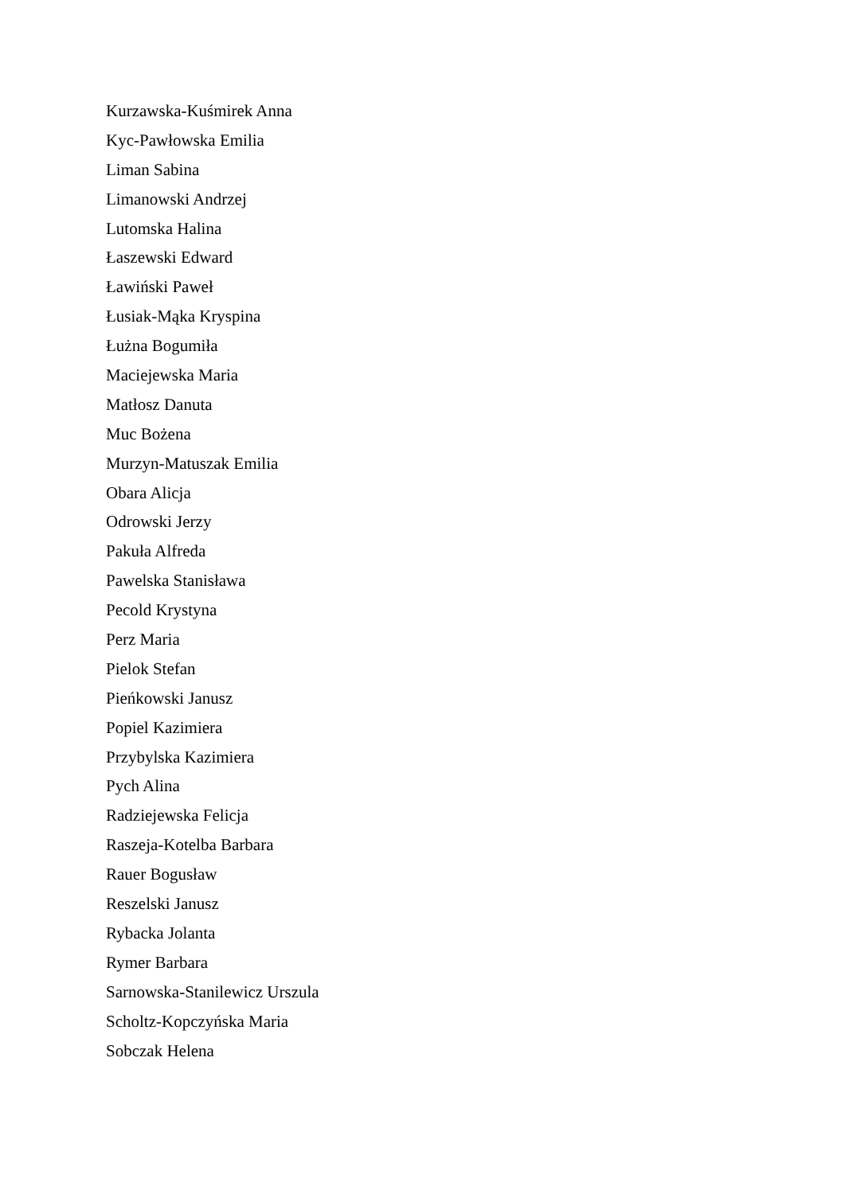Kurzawska-Kuśmirek Anna
Kyc-Pawłowska Emilia
Liman Sabina
Limanowski Andrzej
Lutomska Halina
Łaszewski Edward
Ławiński Paweł
Łusiak-Mąka Kryspina
Łużna Bogumiła
Maciejewska Maria
Matłosz Danuta
Muc Bożena
Murzyn-Matuszak Emilia
Obara Alicja
Odrowski Jerzy
Pakuła Alfreda
Pawelska Stanisława
Pecold Krystyna
Perz Maria
Pielok Stefan
Pieńkowski Janusz
Popiel Kazimiera
Przybylska Kazimiera
Pych Alina
Radziejewska Felicja
Raszeja-Kotelba Barbara
Rauer Bogusław
Reszelski Janusz
Rybacka Jolanta
Rymer Barbara
Sarnowska-Stanilewicz Urszula
Scholtz-Kopczyńska Maria
Sobczak Helena